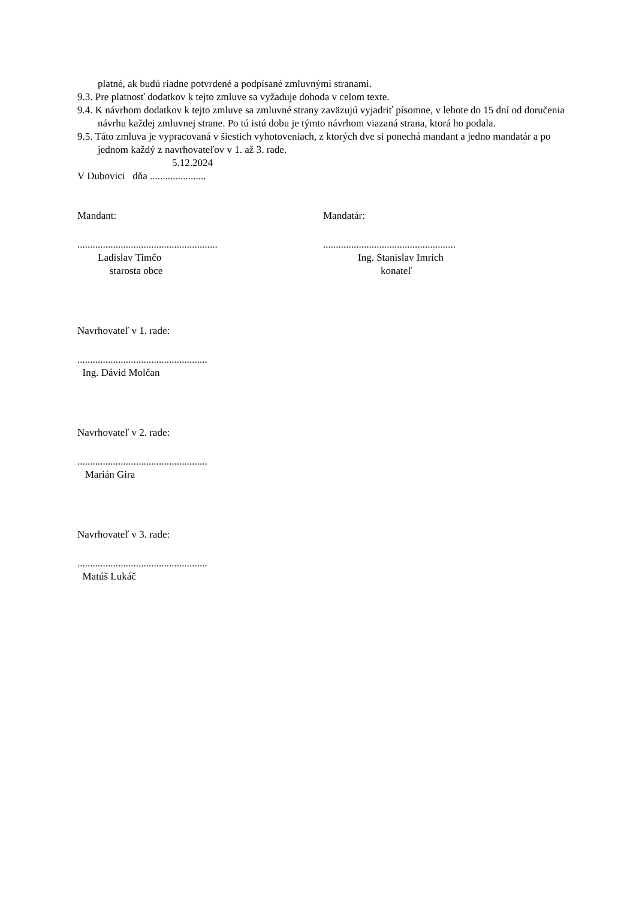platné, ak budú riadne potvrdené a podpísané zmluvnými stranami.
9.3. Pre platnosť dodatkov k tejto zmluve sa vyžaduje dohoda v celom texte.
9.4. K návrhom dodatkov k tejto zmluve sa zmluvné strany zaväzujú vyjadriť písomne, v lehote do 15 dní od doručenia návrhu každej zmluvnej strane. Po tú istú dobu je týmto návrhom viazaná strana, ktorá ho podala.
9.5. Táto zmluva je vypracovaná v šiestich vyhotoveniach, z ktorých dve si ponechá mandant a jedno mandatár a po jednom každý z navrhovateľov v 1. až 3. rade.
5.12.2024
V Dubovici dňa ......................
Mandant: Mandatár:
.......................................................
Ladislav Timčo
starosta obce
....................................................
Ing. Stanislav Imrich
konateľ
Navrhovateľ v 1. rade:
...................................................
Ing. Dávid Molčan
Navrhovateľ v 2. rade:
...................................................
Marián Gira
Navrhovateľ v 3. rade:
...................................................
Matúš Lukáč